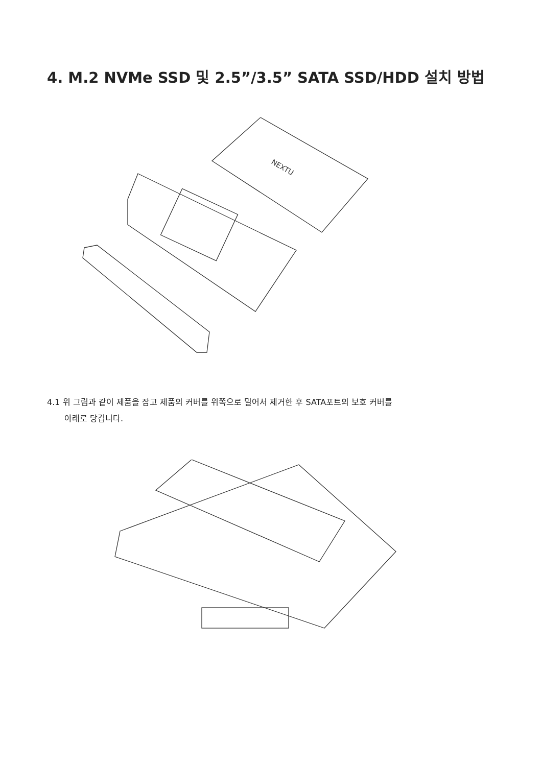4. M.2 NVMe SSD 및 2.5”/3.5” SATA SSD/HDD 설치 방법
NEXTU
4.1 위 그림과 같이 제품을 잡고 제품의 커버를 위쪽으로 밀어서 제거한 후 SATA포트의 보호 커버를
아래로 당깁니다.